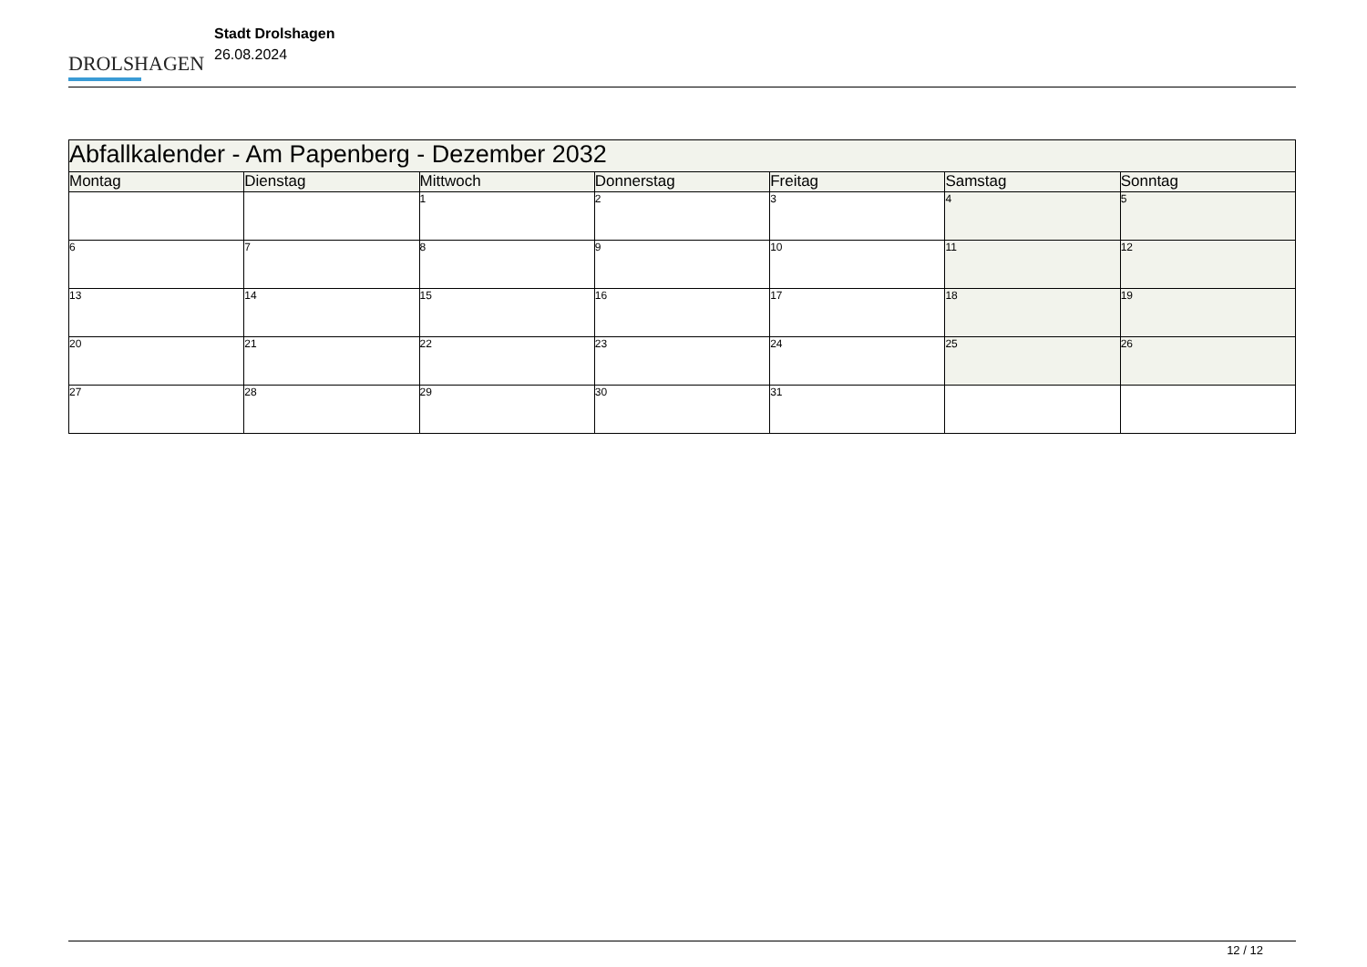DROLSHAGEN
Stadt Drolshagen
26.08.2024
| Abfallkalender - Am Papenberg - Dezember 2032 | | | | | | |
| --- | --- | --- | --- | --- | --- | --- |
| Montag | Dienstag | Mittwoch | Donnerstag | Freitag | Samstag | Sonntag |
| | | 1 | 2 | 3 | 4 | 5 |
| 6 | 7 | 8 | 9 | 10 | 11 | 12 |
| 13 | 14 | 15 | 16 | 17 | 18 | 19 |
| 20 | 21 | 22 | 23 | 24 | 25 | 26 |
| 27 | 28 | 29 | 30 | 31 | | |
12 / 12